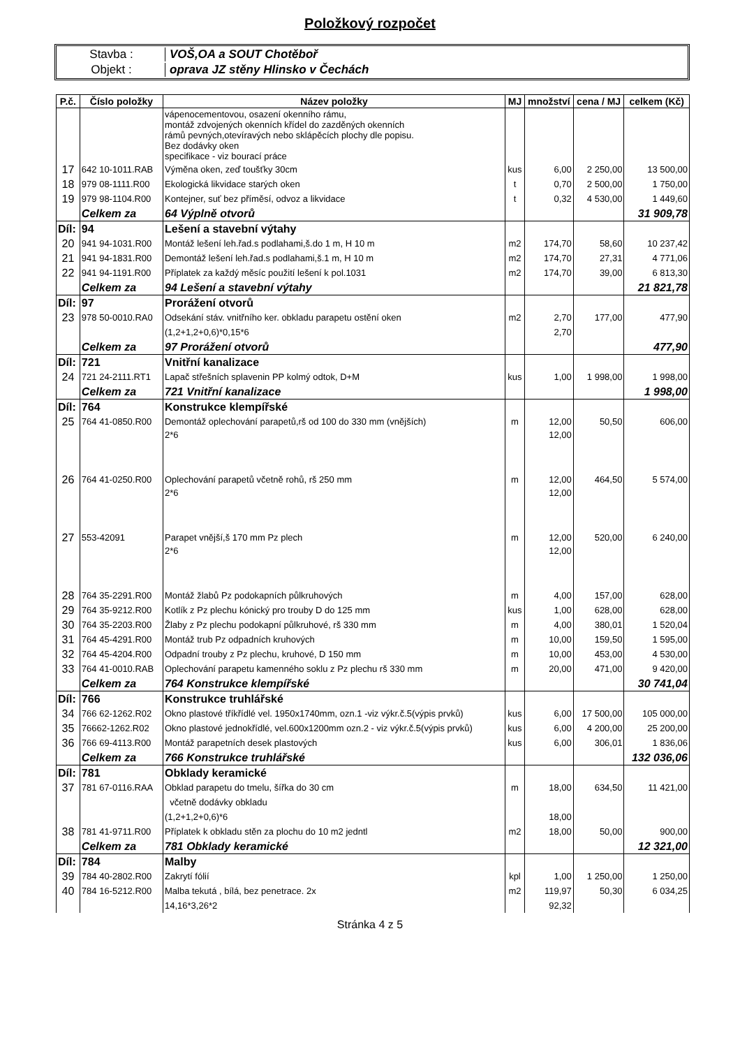Položkový rozpočet
| Stavba : | VOŠ,OA a SOUT Chotěboř |
| Objekt : | oprava JZ stěny Hlinsko v Čechách |
| P.č. | Číslo položky | Název položky | MJ | množství | cena / MJ | celkem (Kč) |
| --- | --- | --- | --- | --- | --- | --- |
| | | vápenocementovou, osazení okenního rámu, montáž zdvojených okenních křídel do zazděných okenních rámů pevných,otevíravých nebo sklápěcích plochy dle popisu. Bez dodávky oken specifikace - viz bourací práce | | | | |
| 17 | 642 10-1011.RAB | Výměna oken, zeď toušťky 30cm | kus | 6,00 | 2 250,00 | 13 500,00 |
| 18 | 979 08-1111.R00 | Ekologická likvidace starých oken | t | 0,70 | 2 500,00 | 1 750,00 |
| 19 | 979 98-1104.R00 | Kontejner, suť bez příměsí, odvoz a likvidace | t | 0,32 | 4 530,00 | 1 449,60 |
| | Celkem za | 64 Výplně otvorů | | | | 31 909,78 |
| Díl: | 94 | Lešení a stavební výtahy | | | | |
| 20 | 941 94-1031.R00 | Montáž lešení leh.řad.s podlahami,š.do 1 m, H 10 m | m2 | 174,70 | 58,60 | 10 237,42 |
| 21 | 941 94-1831.R00 | Demontáž lešení leh.řad.s podlahami,š.1 m, H 10 m | m2 | 174,70 | 27,31 | 4 771,06 |
| 22 | 941 94-1191.R00 | Příplatek za každý měsíc použití lešení k pol.1031 | m2 | 174,70 | 39,00 | 6 813,30 |
| | Celkem za | 94 Lešení a stavební výtahy | | | | 21 821,78 |
| Díl: | 97 | Prorážení otvorů | | | | |
| 23 | 978 50-0010.RA0 | Odsekání stáv. vnitřního ker. obkladu parapetu ostění oken | m2 | 2,70 | 177,00 | 477,90 |
| | | (1,2+1,2+0,6)*0,15*6 | | 2,70 | | |
| | Celkem za | 97 Prorážení otvorů | | | | 477,90 |
| Díl: | 721 | Vnitřní kanalizace | | | | |
| 24 | 721 24-2111.RT1 | Lapač střešních splavenin PP kolmý odtok, D+M | kus | 1,00 | 1 998,00 | 1 998,00 |
| | Celkem za | 721 Vnitřní kanalizace | | | | 1 998,00 |
| Díl: | 764 | Konstrukce klempířské | | | | |
| 25 | 764 41-0850.R00 | Demontáž oplechování parapetů,rš od 100 do 330 mm (vnějších) | m | 12,00 | 50,50 | 606,00 |
| | | 2*6 | | 12,00 | | |
| 26 | 764 41-0250.R00 | Oplechování parapetů včetně rohů, rš 250 mm | m | 12,00 | 464,50 | 5 574,00 |
| | | 2*6 | | 12,00 | | |
| 27 | 553-42091 | Parapet vnější,š 170 mm Pz plech | m | 12,00 | 520,00 | 6 240,00 |
| | | 2*6 | | 12,00 | | |
| 28 | 764 35-2291.R00 | Montáž žlabů Pz podokapních půlkruhových | m | 4,00 | 157,00 | 628,00 |
| 29 | 764 35-9212.R00 | Kotlík z Pz plechu kónický pro trouby D do 125 mm | kus | 1,00 | 628,00 | 628,00 |
| 30 | 764 35-2203.R00 | Žlaby z Pz plechu podokapní půlkruhové, rš 330 mm | m | 4,00 | 380,01 | 1 520,04 |
| 31 | 764 45-4291.R00 | Montáž trub Pz odpadních kruhových | m | 10,00 | 159,50 | 1 595,00 |
| 32 | 764 45-4204.R00 | Odpadní trouby z Pz plechu, kruhové, D 150 mm | m | 10,00 | 453,00 | 4 530,00 |
| 33 | 764 41-0010.RAB | Oplechování parapetu kamenného soklu z Pz plechu rš 330 mm | m | 20,00 | 471,00 | 9 420,00 |
| | Celkem za | 764 Konstrukce klempířské | | | | 30 741,04 |
| Díl: | 766 | Konstrukce truhlářské | | | | |
| 34 | 766 62-1262.R02 | Okno plastové tříkřídlé vel. 1950x1740mm, ozn.1 -viz výkr.č.5(výpis prvků) | kus | 6,00 | 17 500,00 | 105 000,00 |
| 35 | 76662-1262.R02 | Okno plastové jednokřídlé, vel.600x1200mm ozn.2 - viz výkr.č.5(výpis prvků) | kus | 6,00 | 4 200,00 | 25 200,00 |
| 36 | 766 69-4113.R00 | Montáž parapetních desek plastových | kus | 6,00 | 306,01 | 1 836,06 |
| | Celkem za | 766 Konstrukce truhlářské | | | | 132 036,06 |
| Díl: | 781 | Obklady keramické | | | | |
| 37 | 781 67-0116.RAA | Obklad parapetu do tmelu, šířka do 30 cm | m | 18,00 | 634,50 | 11 421,00 |
| | | včetně dodávky obkladu | | | | |
| | | (1,2+1,2+0,6)*6 | | 18,00 | | |
| 38 | 781 41-9711.R00 | Příplatek k obkladu stěn za plochu do 10 m2 jedntl | m2 | 18,00 | 50,00 | 900,00 |
| | Celkem za | 781 Obklady keramické | | | | 12 321,00 |
| Díl: | 784 | Malby | | | | |
| 39 | 784 40-2802.R00 | Zakrytí fólií | kpl | 1,00 | 1 250,00 | 1 250,00 |
| 40 | 784 16-5212.R00 | Malba tekutá , bílá, bez penetrace. 2x | m2 | 119,97 | 50,30 | 6 034,25 |
| | | 14,16*3,26*2 | | 92,32 | | |
Stránka 4 z 5